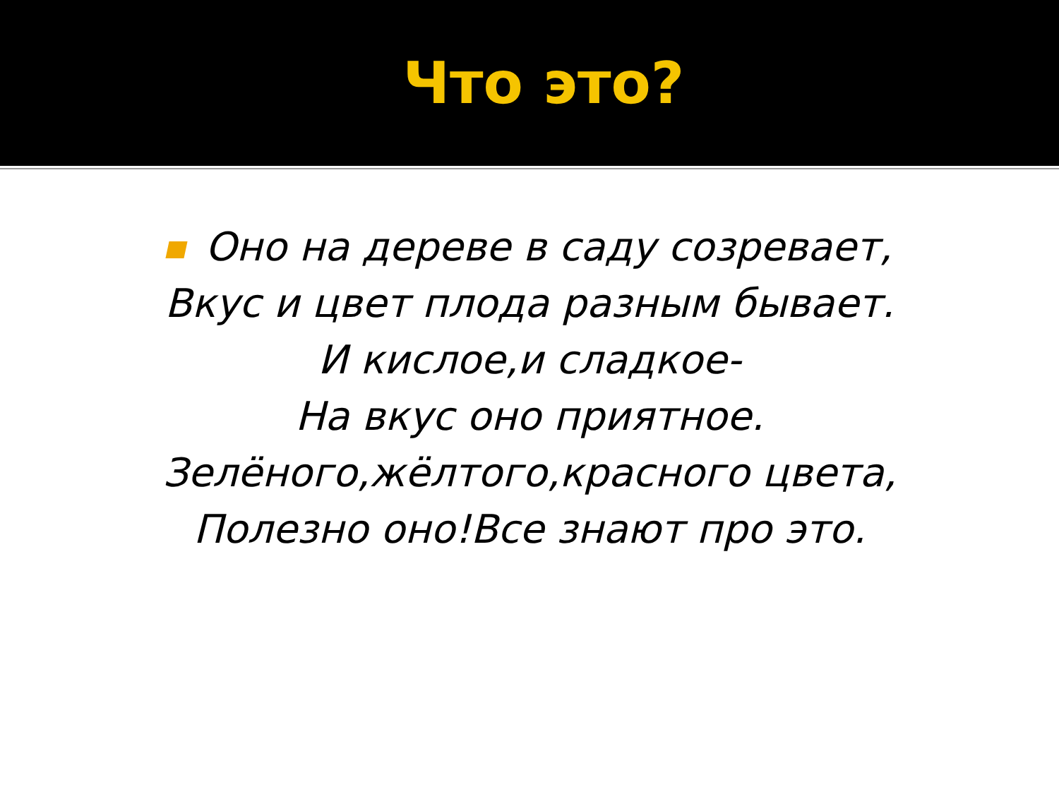Что это?
Оно на дереве в саду созревает,
Вкус и цвет плода разным бывает.
И кислое,и сладкое-
На вкус оно приятное.
Зелёного,жёлтого,красного цвета,
Полезно оно!Все знают про это.